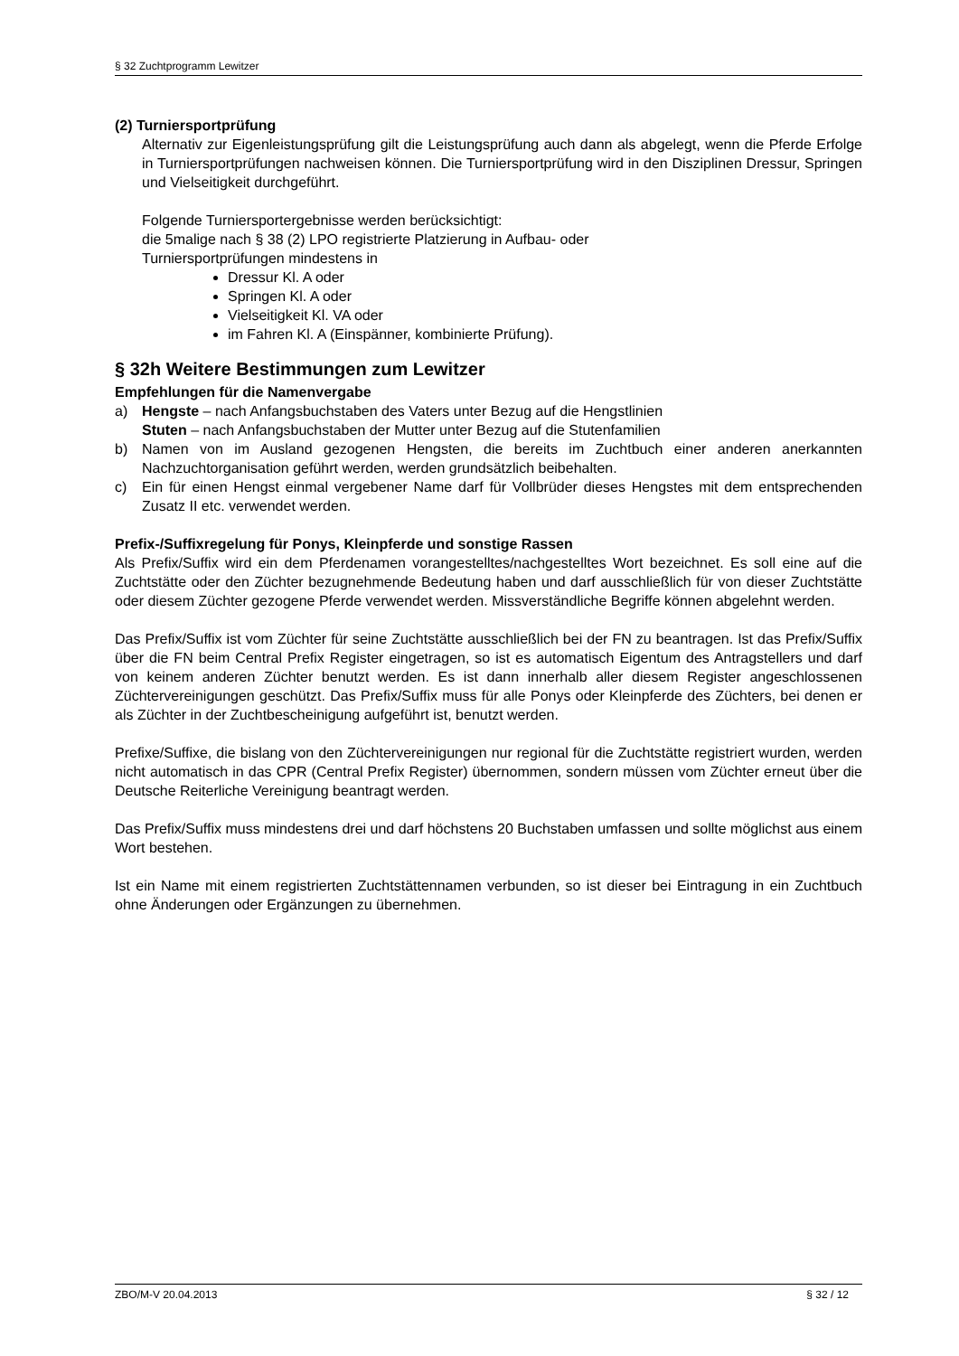§ 32 Zuchtprogramm Lewitzer
(2) Turniersportprüfung
Alternativ zur Eigenleistungsprüfung gilt die Leistungsprüfung auch dann als abgelegt, wenn die Pferde Erfolge in Turniersportprüfungen nachweisen können. Die Turniersportprüfung wird in den Disziplinen Dressur, Springen und Vielseitigkeit durchgeführt.
Folgende Turniersportergebnisse werden berücksichtigt:
die 5malige nach § 38 (2) LPO registrierte Platzierung in Aufbau- oder
Turniersportprüfungen mindestens in
Dressur Kl. A oder
Springen Kl. A oder
Vielseitigkeit Kl. VA oder
im Fahren Kl. A (Einspänner, kombinierte Prüfung).
§ 32h Weitere Bestimmungen zum Lewitzer
Empfehlungen für die Namenvergabe
a) Hengste – nach Anfangsbuchstaben des Vaters unter Bezug auf die Hengstlinien
Stuten – nach Anfangsbuchstaben der Mutter unter Bezug auf die Stutenfamilien
b) Namen von im Ausland gezogenen Hengsten, die bereits im Zuchtbuch einer anderen anerkannten Nachzuchtorganisation geführt werden, werden grundsätzlich beibehalten.
c) Ein für einen Hengst einmal vergebener Name darf für Vollbrüder dieses Hengstes mit dem entsprechenden Zusatz II etc. verwendet werden.
Prefix-/Suffixregelung für Ponys, Kleinpferde und sonstige Rassen
Als Prefix/Suffix wird ein dem Pferdenamen vorangestelltes/nachgestelltes Wort bezeichnet. Es soll eine auf die Zuchtstätte oder den Züchter bezugnehmende Bedeutung haben und darf ausschließlich für von dieser Zuchtstätte oder diesem Züchter gezogene Pferde verwendet werden. Missverständliche Begriffe können abgelehnt werden.
Das Prefix/Suffix ist vom Züchter für seine Zuchtstätte ausschließlich bei der FN zu beantragen. Ist das Prefix/Suffix über die FN beim Central Prefix Register eingetragen, so ist es automatisch Eigentum des Antragstellers und darf von keinem anderen Züchter benutzt werden. Es ist dann innerhalb aller diesem Register angeschlossenen Züchtervereinigungen geschützt. Das Prefix/Suffix muss für alle Ponys oder Kleinpferde des Züchters, bei denen er als Züchter in der Zuchtbescheinigung aufgeführt ist, benutzt werden.
Prefixe/Suffixe, die bislang von den Züchtervereinigungen nur regional für die Zuchtstätte registriert wurden, werden nicht automatisch in das CPR (Central Prefix Register) übernommen, sondern müssen vom Züchter erneut über die Deutsche Reiterliche Vereinigung beantragt werden.
Das Prefix/Suffix muss mindestens drei und darf höchstens 20 Buchstaben umfassen und sollte möglichst aus einem Wort bestehen.
Ist ein Name mit einem registrierten Zuchtstättennamen verbunden, so ist dieser bei Eintragung in ein Zuchtbuch ohne Änderungen oder Ergänzungen zu übernehmen.
ZBO/M-V 20.04.2013 § 32 / 12